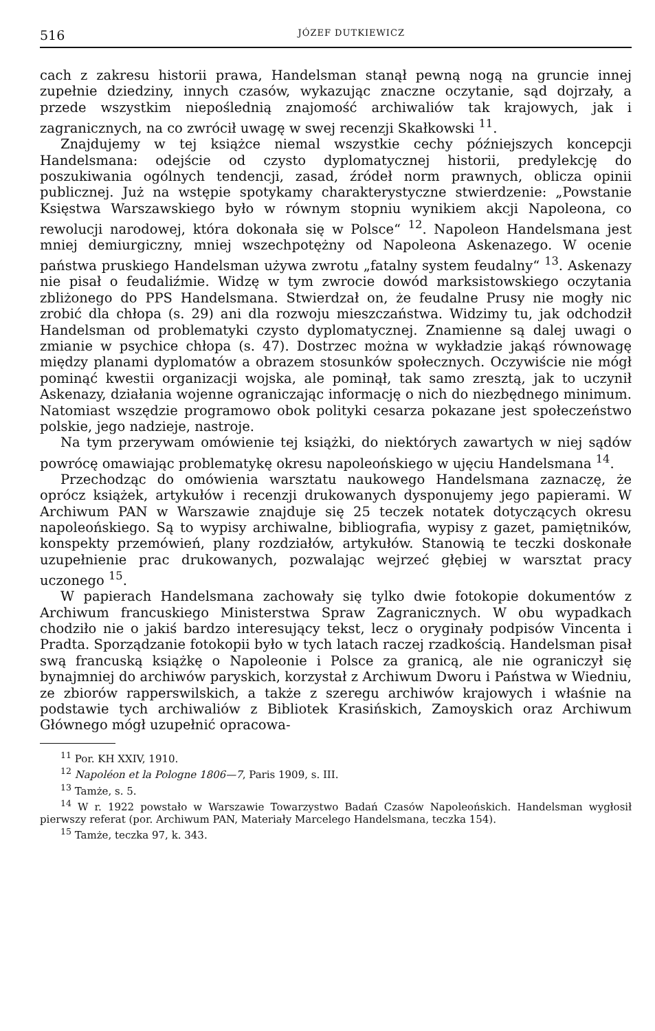516 JÓZEF DUTKIEWICZ
cach z zakresu historii prawa, Handelsman stanął pewną nogą na gruncie innej zupełnie dziedziny, innych czasów, wykazując znaczne oczytanie, sąd dojrzały, a przede wszystkim niepoślednią znajomość archiwaliów tak krajowych, jak i zagranicznych, na co zwrócił uwagę w swej recenzji Skałkowski <sup>11</sup>.
Znajdujemy w tej książce niemal wszystkie cechy późniejszych koncepcji Handelsmana: odejście od czysto dyplomatycznej historii, predylekcję do poszukiwania ogólnych tendencji, zasad, źródeł norm prawnych, oblicza opinii publicznej. Już na wstępie spotykamy charakterystyczne stwierdzenie: „Powstanie Księstwa Warszawskiego było w równym stopniu wynikiem akcji Napoleona, co rewolucji narodowej, która dokonała się w Polsce“ <sup>12</sup>. Napoleon Handelsmana jest mniej demiurgiczny, mniej wszechpotężny od Napoleona Askenazego. W ocenie państwa pruskiego Handelsman używa zwrotu „fatalny system feudalny“ <sup>13</sup>. Askenazy nie pisał o feudaliźmie. Widzę w tym zwrocie dowód marksistowskiego oczytania zbliżonego do PPS Handelsmana. Stwierdzał on, że feudalne Prusy nie mogły nic zrobić dla chłopa (s. 29) ani dla rozwoju mieszczaństwa. Widzimy tu, jak odchodził Handelsman od problematyki czysto dyplomatycznej. Znamienne są dalej uwagi o zmianie w psychice chłopa (s. 47). Dostrzec można w wykładzie jakąś równowagę między planami dyplomatów a obrazem stosunków społecznych. Oczywiście nie mógł pominąć kwestii organizacji wojska, ale pominął, tak samo zresztą, jak to uczynił Askenazy, działania wojenne ograniczając informację o nich do niezbędnego minimum. Natomiast wszędzie programowo obok polityki cesarza pokazane jest społeczeństwo polskie, jego nadzieje, nastroje.
Na tym przerywam omówienie tej książki, do niektórych zawartych w niej sądów powrócę omawiając problematykę okresu napoleońskiego w ujęciu Handelsmana <sup>14</sup>.
Przechodząc do omówienia warsztatu naukowego Handelsmana zaznaczę, że oprócz książek, artykułów i recenzji drukowanych dysponujemy jego papierami. W Archiwum PAN w Warszawie znajduje się 25 teczek notatek dotyczących okresu napoleońskiego. Są to wypisy archiwalne, bibliografia, wypisy z gazet, pamiętników, konspekty przemówień, plany rozdziałów, artykułów. Stanowią te teczki doskonałe uzupełnienie prac drukowanych, pozwalając wejrzeć głębiej w warsztat pracy uczonego <sup>15</sup>.
W papierach Handelsmana zachowały się tylko dwie fotokopie dokumentów z Archiwum francuskiego Ministerstwa Spraw Zagranicznych. W obu wypadkach chodziło nie o jakiś bardzo interesujący tekst, lecz o oryginały podpisów Vincenta i Pradta. Sporządzanie fotokopii było w tych latach raczej rzadkością. Handelsman pisał swą francuską książkę o Napoleonie i Polsce za granicą, ale nie ograniczył się bynajmniej do archiwów paryskich, korzystał z Archiwum Dworu i Państwa w Wiedniu, ze zbiorów rapperswilskich, a także z szeregu archiwów krajowych i właśnie na podstawie tych archiwaliów z Bibliotek Krasińskich, Zamoyskich oraz Archiwum Głównego mógł uzupełnić opracowa-
<sup>11</sup> Por. KH XXIV, 1910.
<sup>12</sup> Napoléon et la Pologne 1806—7, Paris 1909, s. III.
<sup>13</sup> Tamże, s. 5.
<sup>14</sup> W r. 1922 powstało w Warszawie Towarzystwo Badań Czasów Napoleońskich. Handelsman wygłosił pierwszy referat (por. Archiwum PAN, Materiały Marcelego Handelsmana, teczka 154).
<sup>15</sup> Tamże, teczka 97, k. 343.